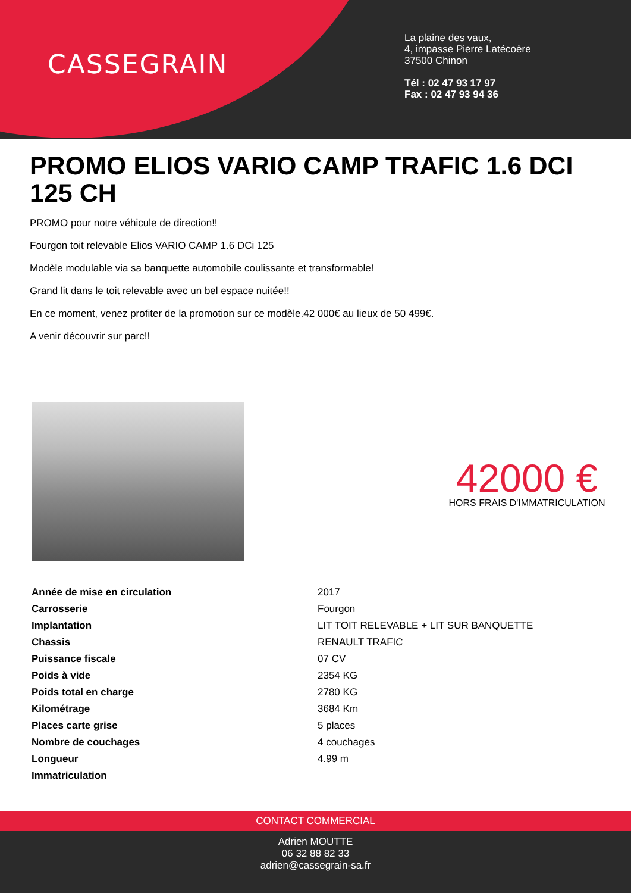CASSEGRAIN
La plaine des vaux,
4, impasse Pierre Latécoère
37500 Chinon
Tél : 02 47 93 17 97
Fax : 02 47 93 94 36
PROMO ELIOS VARIO CAMP TRAFIC 1.6 DCI 125 CH
PROMO pour notre véhicule de direction!!
Fourgon toit relevable Elios VARIO CAMP 1.6 DCi 125
Modèle modulable via sa banquette automobile coulissante et transformable!
Grand lit dans le toit relevable avec un bel espace nuitée!!
En ce moment, venez profiter de la promotion sur ce modèle.42 000€ au lieux de 50 499€.
A venir découvrir sur parc!!
42000 €
HORS FRAIS D'IMMATRICULATION
| Année de mise en circulation | 2017 |
| Carrosserie | Fourgon |
| Implantation | LIT TOIT RELEVABLE + LIT SUR BANQUETTE |
| Chassis | RENAULT TRAFIC |
| Puissance fiscale | 07 CV |
| Poids à vide | 2354 KG |
| Poids total en charge | 2780 KG |
| Kilométrage | 3684 Km |
| Places carte grise | 5 places |
| Nombre de couchages | 4 couchages |
| Longueur | 4.99 m |
| Immatriculation | |
CONTACT COMMERCIAL
Adrien MOUTTE
06 32 88 82 33
adrien@cassegrain-sa.fr